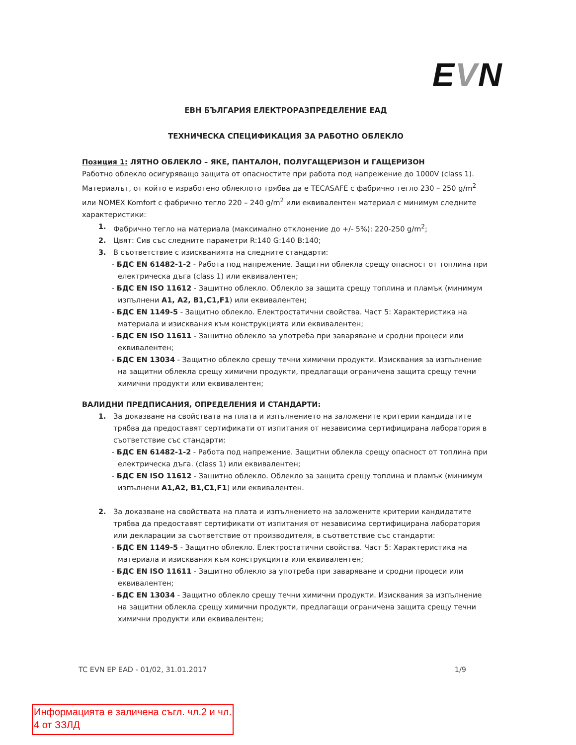EVN
ЕВН БЪЛГАРИЯ ЕЛЕКТРОРАЗПРЕДЕЛЕНИЕ ЕАД
ТЕХНИЧЕСКА СПЕЦИФИКАЦИЯ ЗА РАБОТНО ОБЛЕКЛО
Позиция 1: ЛЯТНО ОБЛЕКЛО – ЯКЕ, ПАНТАЛОН, ПОЛУГАЩЕРИЗОН И ГАЩЕРИЗОН
Работно облекло осигуряващо защита от опасностите при работа под напрежение до 1000V (class 1). Материалът, от който е изработено облеклото трябва да е TECASAFE с фабрично тегло 230 – 250 g/m<sup>2</sup> или NOMEX Komfort с фабрично тегло 220 – 240 g/m<sup>2</sup> или еквивалентен материал с минимум следните характеристики:
1. Фабрично тегло на материала (максимално отклонение до +/- 5%): 220-250 g/m<sup>2</sup>;
2. Цвят: Сив със следните параметри R:140 G:140 B:140;
3. В съответствие с изискванията на следните стандарти:
- БДС EN 61482-1-2 - Работа под напрежение. Защитни облекла срещу опасност от топлина при електрическа дъга (class 1) или еквивалентен;
- БДС EN ISO 11612 - Защитно облекло. Облекло за защита срещу топлина и пламък (минимум изпълнени A1, A2, B1,C1,F1) или еквивалентен;
- БДС EN 1149-5 - Защитно облекло. Електростатични свойства. Част 5: Характеристика на материала и изисквания към конструкцията или еквивалентен;
- БДС EN ISO 11611 - Защитно облекло за употреба при заваряване и сродни процеси или еквивалентен;
- БДС EN 13034 - Защитно облекло срещу течни химични продукти. Изисквания за изпълнение на защитни облекла срещу химични продукти, предлагащи ограничена защита срещу течни химични продукти или еквивалентен;
ВАЛИДНИ ПРЕДПИСАНИЯ, ОПРЕДЕЛЕНИЯ И СТАНДАРТИ:
1. За доказване на свойствата на плата и изпълнението на заложените критерии кандидатите трябва да предоставят сертификати от изпитания от независима сертифицирана лаборатория в съответствие със стандарти:
- БДС EN 61482-1-2 - Работа под напрежение. Защитни облекла срещу опасност от топлина при електрическа дъга. (class 1) или еквивалентен;
- БДС EN ISO 11612 - Защитно облекло. Облекло за защита срещу топлина и пламък (минимум изпълнени A1,A2, B1,C1,F1) или еквивалентен.
2. За доказване на свойствата на плата и изпълнението на заложените критерии кандидатите трябва да предоставят сертификати от изпитания от независима сертифицирана лаборатория или декларации за съответствие от производителя, в съответствие със стандарти:
- БДС EN 1149-5 - Защитно облекло. Електростатични свойства. Част 5: Характеристика на материала и изисквания към конструкцията или еквивалентен;
- БДС EN ISO 11611 - Защитно облекло за употреба при заваряване и сродни процеси или еквивалентен;
- БДС EN 13034 - Защитно облекло срещу течни химични продукти. Изисквания за изпълнение на защитни облекла срещу химични продукти, предлагащи ограничена защита срещу течни химични продукти или еквивалентен;
TC EVN EP EAD - 01/02, 31.01.2017 1/9
Информацията е заличена съгл. чл.2 и чл. 4 от ЗЗЛД